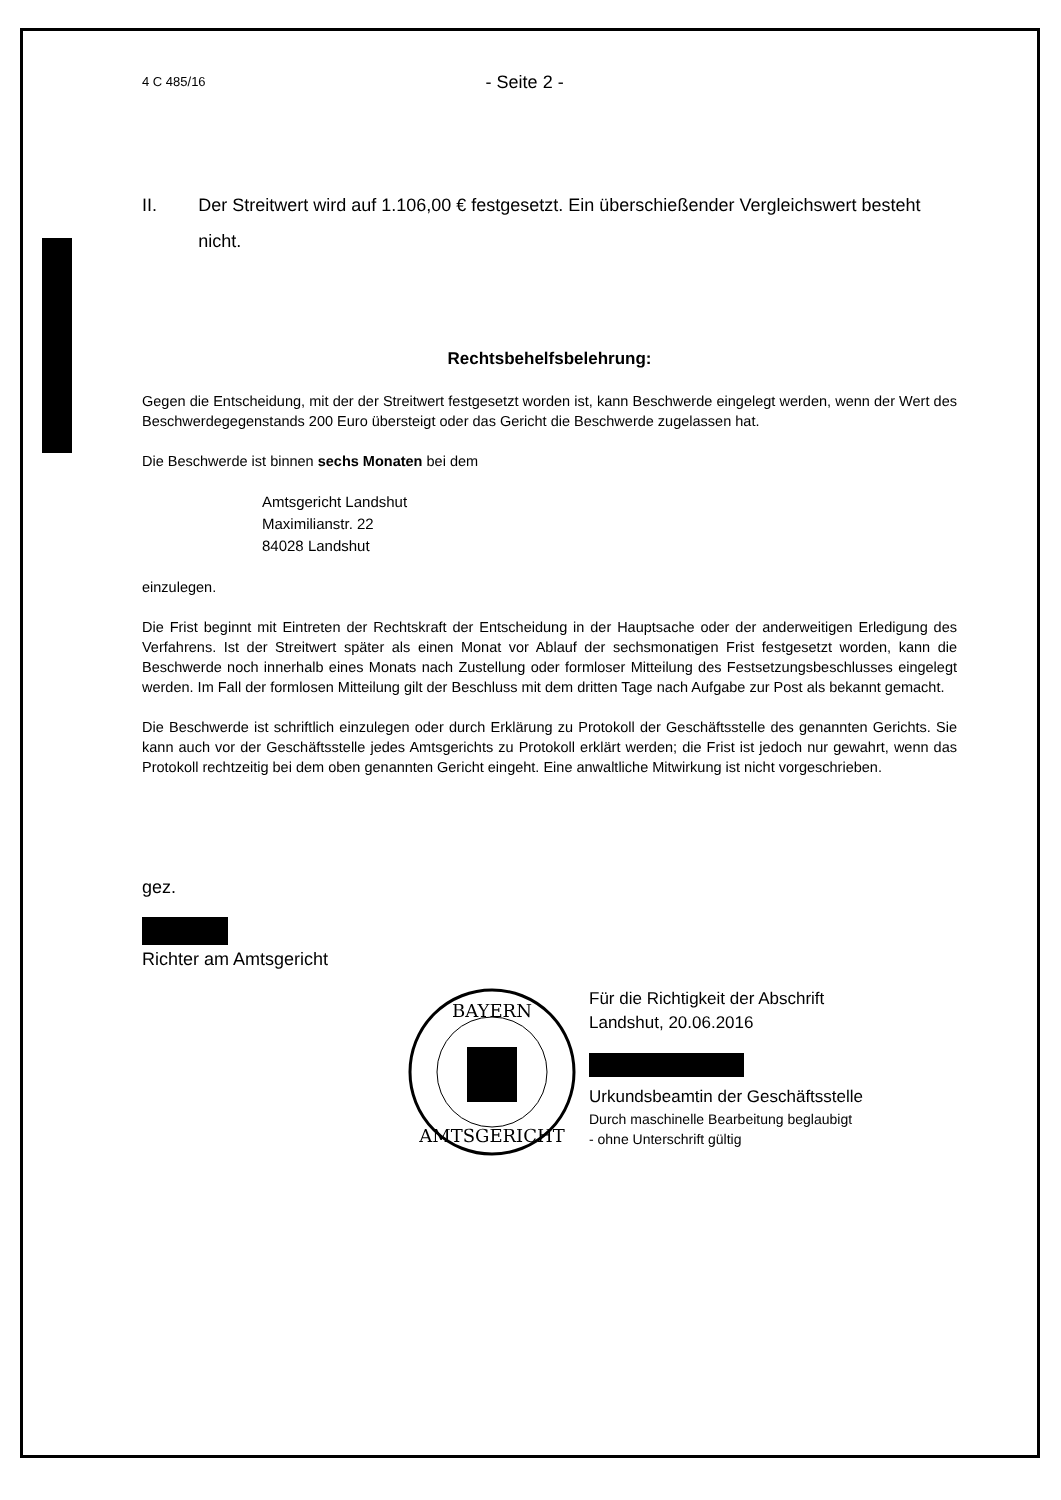4 C 485/16 - Seite 2 -
II. Der Streitwert wird auf 1.106,00 € festgesetzt. Ein überschießender Vergleichswert besteht nicht.
Rechtsbehelfsbelehrung:
Gegen die Entscheidung, mit der der Streitwert festgesetzt worden ist, kann Beschwerde eingelegt werden, wenn der Wert des Beschwerdegegenstands 200 Euro übersteigt oder das Gericht die Beschwerde zugelassen hat.
Die Beschwerde ist binnen sechs Monaten bei dem
Amtsgericht Landshut
Maximilianstr. 22
84028 Landshut
einzulegen.
Die Frist beginnt mit Eintreten der Rechtskraft der Entscheidung in der Hauptsache oder der anderweitigen Erledigung des Verfahrens. Ist der Streitwert später als einen Monat vor Ablauf der sechsmonatigen Frist festgesetzt worden, kann die Beschwerde noch innerhalb eines Monats nach Zustellung oder formloser Mitteilung des Festsetzungsbeschlusses eingelegt werden. Im Fall der formlosen Mitteilung gilt der Beschluss mit dem dritten Tage nach Aufgabe zur Post als bekannt gemacht.
Die Beschwerde ist schriftlich einzulegen oder durch Erklärung zu Protokoll der Geschäftsstelle des genannten Gerichts. Sie kann auch vor der Geschäftsstelle jedes Amtsgerichts zu Protokoll erklärt werden; die Frist ist jedoch nur gewahrt, wenn das Protokoll rechtzeitig bei dem oben genannten Gericht eingeht. Eine anwaltliche Mitwirkung ist nicht vorgeschrieben.
gez.
Richter am Amtsgericht
BAYERN
AMTSGERICHT
Für die Richtigkeit der Abschrift
Landshut, 20.06.2016
Urkundsbeamtin der Geschäftsstelle
Durch maschinelle Bearbeitung beglaubigt
- ohne Unterschrift gültig